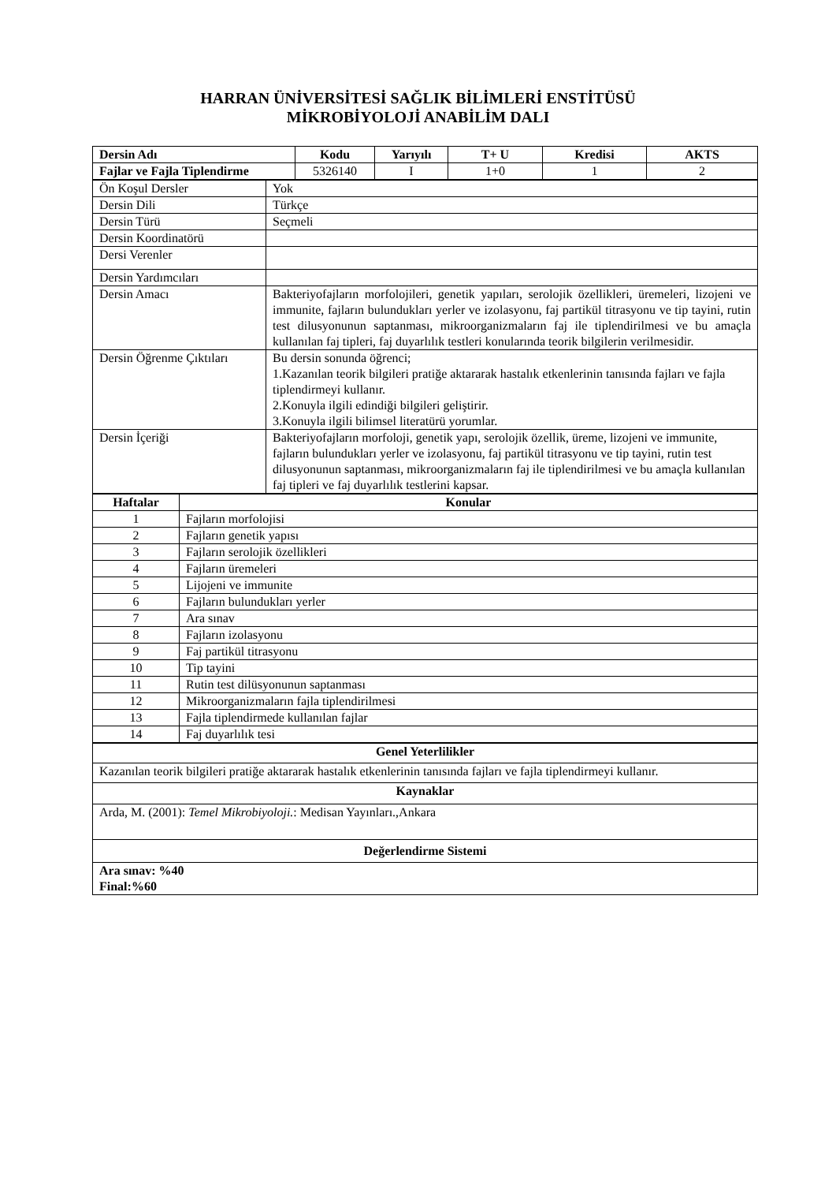HARRAN ÜNİVERSİTESİ SAĞLIK BİLİMLERİ ENSTİTÜSÜ
MİKROBİYOLOJİ ANABİLİM DALI
| Dersin Adı | Kodu | Yarıyılı | T+ U | Kredisi | AKTS |
| --- | --- | --- | --- | --- | --- |
| Fajlar ve Fajla Tiplendirme | 5326140 | I | 1+0 | 1 | 2 |
| Ön Koşul Dersler | Yok |
| Dersin Dili | Türkçe |
| Dersin Türü | Seçmeli |
| Dersin Koordinatörü | |
| Dersi Verenler | |
| Dersin Yardımcıları | |
| Dersin Amacı | Bakteriyofajların morfolojileri, genetik yapıları, serolojik özellikleri, üremeleri, lizojeni ve immunite, fajların bulundukları yerler ve izolasyonu, faj partikül titrasyonu ve tip tayini, rutin test dilusyonunun saptanması, mikroorganizmaların faj ile tiplendirilmesi ve bu amaçla kullanılan faj tipleri, faj duyarlılık testleri konularında teorik bilgilerin verilmesidir. |
| Dersin Öğrenme Çıktıları | Bu dersin sonunda öğrenci; 1.Kazanılan teorik bilgileri pratiğe aktararak hastalık etkenlerinin tanısında fajları ve fajla tiplendirmeyi kullanır. 2.Konuyla ilgili edindiği bilgileri geliştirir. 3.Konuyla ilgili bilimsel literatürü yorumlar. |
| Dersin İçeriği | Bakteriyofajların morfoloji, genetik yapı, serolojik özellik, üreme, lizojeni ve immunite, fajların bulundukları yerler ve izolasyonu, faj partikül titrasyonu ve tip tayini, rutin test dilusyonunun saptanması, mikroorganizmaların faj ile tiplendirilmesi ve bu amaçla kullanılan faj tipleri ve faj duyarlılık testlerini kapsar. |
| Haftalar | Konular |
| --- | --- |
| 1 | Fajların morfolojisi |
| 2 | Fajların genetik yapısı |
| 3 | Fajların serolojik özellikleri |
| 4 | Fajların üremeleri |
| 5 | Lijojeni ve immunite |
| 6 | Fajların bulundukları yerler |
| 7 | Ara sınav |
| 8 | Fajların izolasyonu |
| 9 | Faj partikül titrasyonu |
| 10 | Tip tayini |
| 11 | Rutin test dilüsyonunun saptanması |
| 12 | Mikroorganizmaların fajla tiplendirilmesi |
| 13 | Fajla tiplendirmede kullanılan fajlar |
| 14 | Faj duyarlılık tesi |
| Genel Yeterlilikler |
| --- |
| Kazanılan teorik bilgileri pratiğe aktararak hastalık etkenlerinin tanısında fajları ve fajla tiplendirmeyi kullanır. |
| Kaynaklar |
| Arda, M. (2001): Temel Mikrobiyoloji. : Medisan Yayınları.,Ankara |
| Değerlendirme Sistemi |
| Ara sınav: %40 Final:%60 |